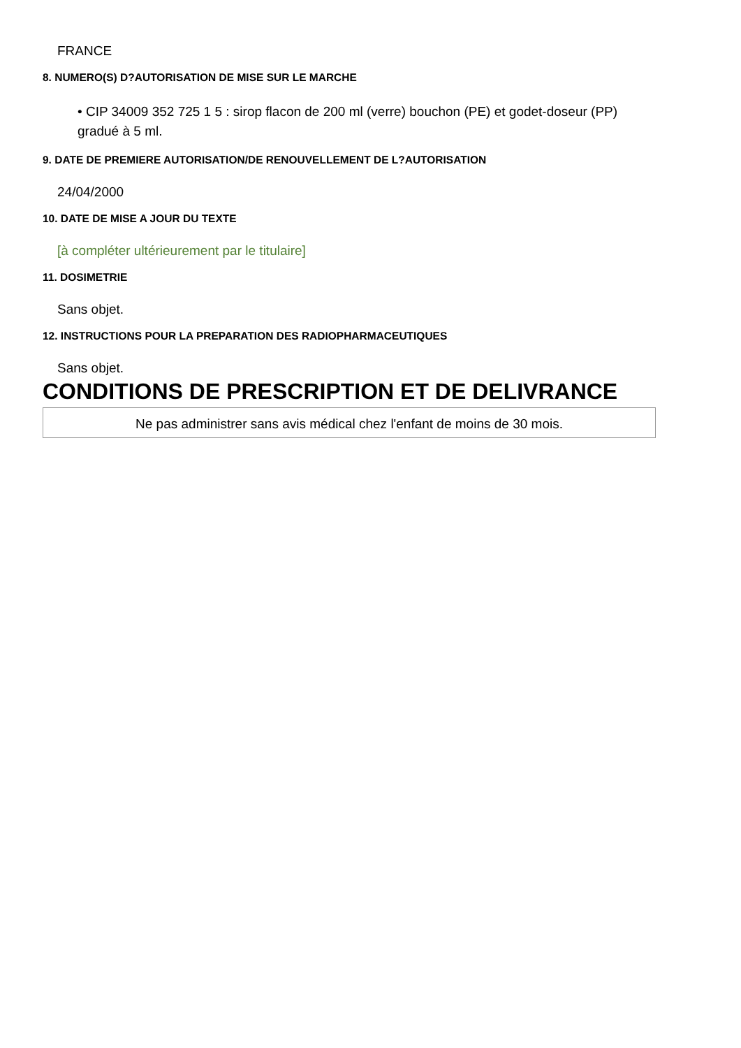FRANCE
8. NUMERO(S) D?AUTORISATION DE MISE SUR LE MARCHE
• CIP 34009 352 725 1 5 : sirop flacon de 200 ml (verre) bouchon (PE) et godet-doseur (PP) gradué à 5 ml.
9. DATE DE PREMIERE AUTORISATION/DE RENOUVELLEMENT DE L?AUTORISATION
24/04/2000
10. DATE DE MISE A JOUR DU TEXTE
[à compléter ultérieurement par le titulaire]
11. DOSIMETRIE
Sans objet.
12. INSTRUCTIONS POUR LA PREPARATION DES RADIOPHARMACEUTIQUES
Sans objet.
CONDITIONS DE PRESCRIPTION ET DE DELIVRANCE
Ne pas administrer sans avis médical chez l'enfant de moins de 30 mois.